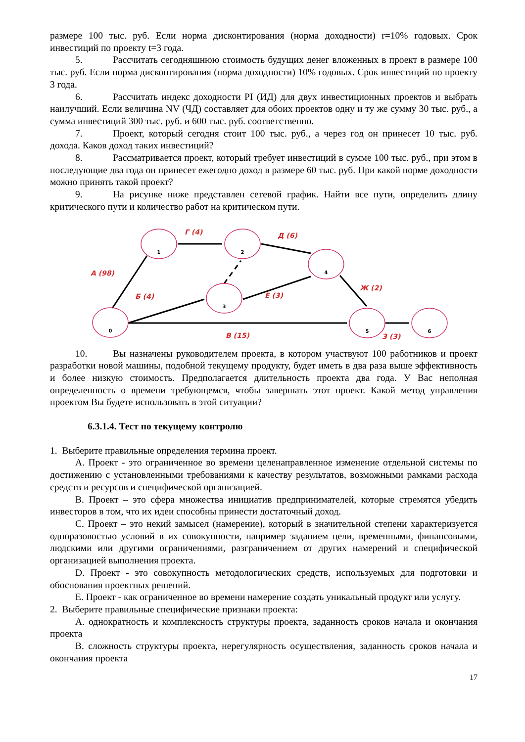размере 100 тыс. руб. Если норма дисконтирования (норма доходности) r=10% годовых. Срок инвестиций по проекту t=3 года.
5. Рассчитать сегодняшнюю стоимость будущих денег вложенных в проект в размере 100 тыс. руб. Если норма дисконтирования (норма доходности) 10% годовых. Срок инвестиций по проекту 3 года.
6. Рассчитать индекс доходности PI (ИД) для двух инвестиционных проектов и выбрать наилучший. Если величина NV (ЧД) составляет для обоих проектов одну и ту же сумму 30 тыс. руб., а сумма инвестиций 300 тыс. руб. и 600 тыс. руб. соответственно.
7. Проект, который сегодня стоит 100 тыс. руб., а через год он принесет 10 тыс. руб. дохода. Каков доход таких инвестиций?
8. Рассматривается проект, который требует инвестиций в сумме 100 тыс. руб., при этом в последующие два года он принесет ежегодно доход в размере 60 тыс. руб. При какой норме доходности можно принять такой проект?
9. На рисунке ниже представлен сетевой график. Найти все пути, определить длину критического пути и количество работ на критическом пути.
0
1
2
3
4
5
6
А (98)
Г (4)
Д (6)
Б (4)
Е (3)
Ж (2)
В (15)
З (3)
10. Вы назначены руководителем проекта, в котором участвуют 100 работников и проект разработки новой машины, подобной текущему продукту, будет иметь в два раза выше эффективность и более низкую стоимость. Предполагается длительность проекта два года. У Вас неполная определенность о времени требующемся, чтобы завершать этот проект. Какой метод управления проектом Вы будете использовать в этой ситуации?
6.3.1.4. Тест по текущему контролю
1. Выберите правильные определения термина проект.
А. Проект - это ограниченное во времени целенаправленное изменение отдельной системы по достижению с установленными требованиями к качеству результатов, возможными рамками расхода средств и ресурсов и специфической организацией.
В. Проект – это сфера множества инициатив предпринимателей, которые стремятся убедить инвесторов в том, что их идеи способны принести достаточный доход.
С. Проект – это некий замысел (намерение), который в значительной степени характеризуется одноразовостью условий в их совокупности, например заданием цели, временными, финансовыми, людскими или другими ограничениями, разграничением от других намерений и специфической организацией выполнения проекта.
D. Проект - это совокупность методологических средств, используемых для подготовки и обоснования проектных решений.
Е. Проект - как ограниченное во времени намерение создать уникальный продукт или услугу.
2. Выберите правильные специфические признаки проекта:
А. однократность и комплексность структуры проекта, заданность сроков начала и окончания проекта
В. сложность структуры проекта, нерегулярность осуществления, заданность сроков начала и окончания проекта
17